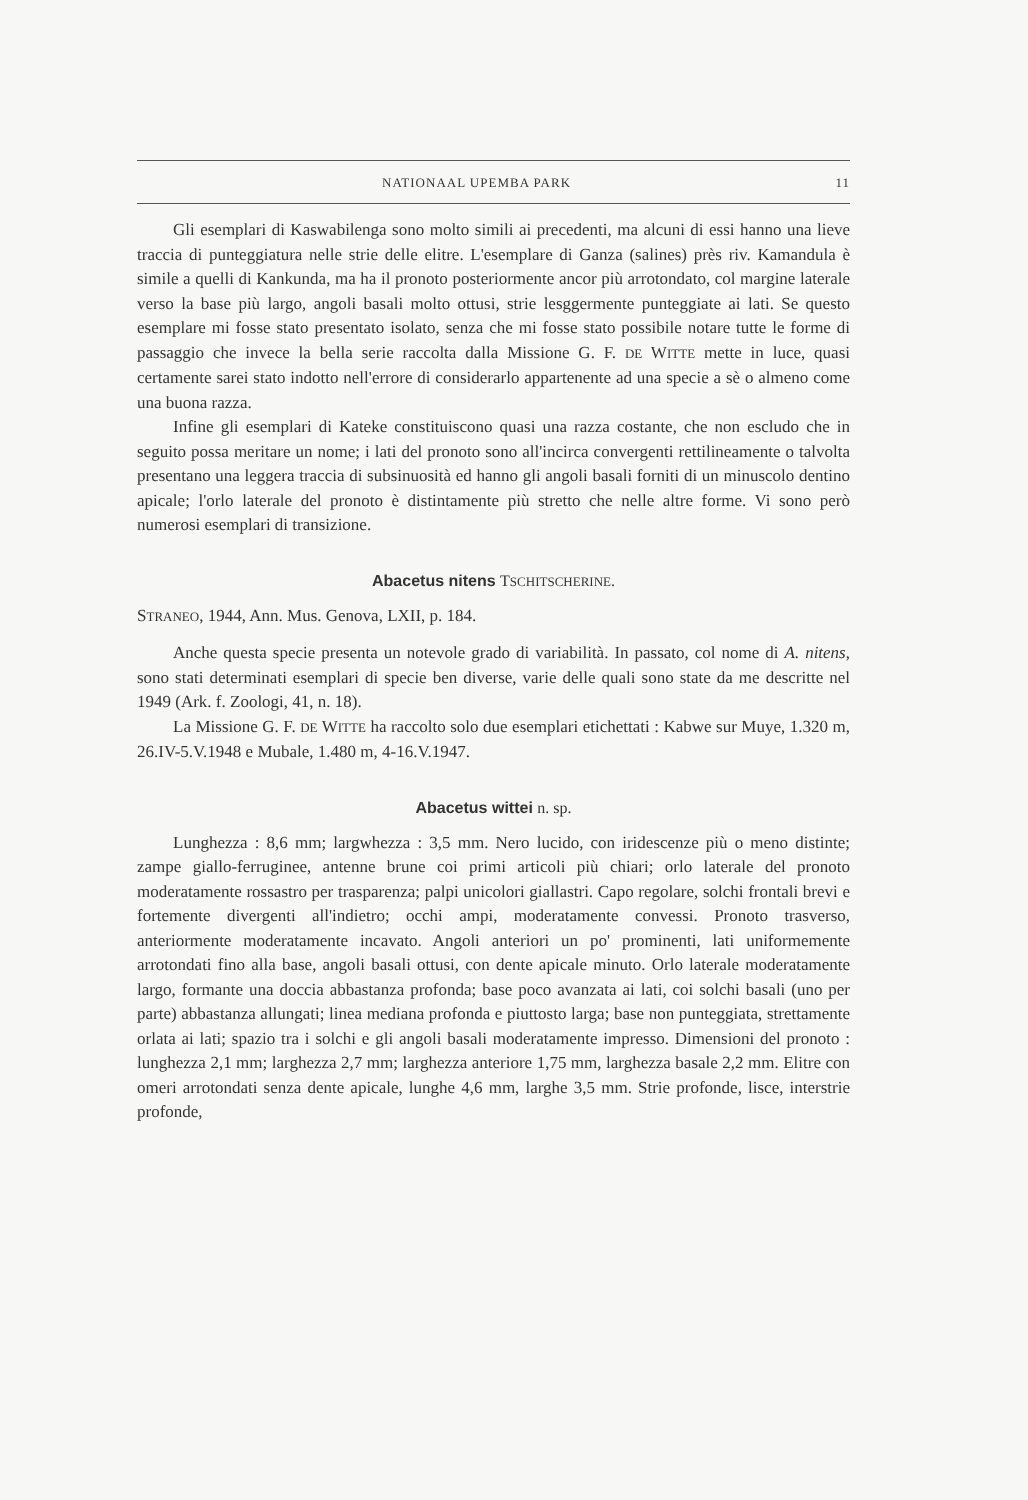NATIONAAL UPEMBA PARK 11
Gli esemplari di Kaswabilenga sono molto simili ai precedenti, ma alcuni di essi hanno una lieve traccia di punteggiatura nelle strie delle elitre. L'esemplare di Ganza (salines) près riv. Kamandula è simile a quelli di Kankunda, ma ha il pronoto posteriormente ancor più arrotondato, col margine laterale verso la base più largo, angoli basali molto ottusi, strie lesggermente punteggiate ai lati. Se questo esemplare mi fosse stato presentato isolato, senza che mi fosse stato possibile notare tutte le forme di passaggio che invece la bella serie raccolta dalla Missione G. F. DE WITTE mette in luce, quasi certamente sarei stato indotto nell'errore di considerarlo appartenente ad una specie a sè o almeno come una buona razza.
Infine gli esemplari di Kateke constituiscono quasi una razza costante, che non escludo che in seguito possa meritare un nome; i lati del pronoto sono all'incirca convergenti rettilineamente o talvolta presentano una leggera traccia di subsinuosità ed hanno gli angoli basali forniti di un minuscolo dentino apicale; l'orlo laterale del pronoto è distintamente più stretto che nelle altre forme. Vi sono però numerosi esemplari di transizione.
Abacetus nitens TSCHITSCHERINE.
STRANEO, 1944, Ann. Mus. Genova, LXII, p. 184.
Anche questa specie presenta un notevole grado di variabilità. In passato, col nome di A. nitens, sono stati determinati esemplari di specie ben diverse, varie delle quali sono state da me descritte nel 1949 (Ark. f. Zoologi, 41, n. 18).
La Missione G. F. DE WITTE ha raccolto solo due esemplari etichettati : Kabwe sur Muye, 1.320 m, 26.IV-5.V.1948 e Mubale, 1.480 m, 4-16.V.1947.
Abacetus wittei n. sp.
Lunghezza : 8,6 mm; largwhezza : 3,5 mm. Nero lucido, con iridescenze più o meno distinte; zampe giallo-ferruginee, antenne brune coi primi articoli più chiari; orlo laterale del pronoto moderatamente rossastro per trasparenza; palpi unicolori giallastri. Capo regolare, solchi frontali brevi e fortemente divergenti all'indietro; occhi ampi, moderatamente convessi. Pronoto trasverso, anteriormente moderatamente incavato. Angoli anteriori un po' prominenti, lati uniformemente arrotondati fino alla base, angoli basali ottusi, con dente apicale minuto. Orlo laterale moderatamente largo, formante una doccia abbastanza profonda; base poco avanzata ai lati, coi solchi basali (uno per parte) abbastanza allungati; linea mediana profonda e piuttosto larga; base non punteggiata, strettamente orlata ai lati; spazio tra i solchi e gli angoli basali moderatamente impresso. Dimensioni del pronoto : lunghezza 2,1 mm; larghezza 2,7 mm; larghezza anteriore 1,75 mm, larghezza basale 2,2 mm. Elitre con omeri arrotondati senza dente apicale, lunghe 4,6 mm, larghe 3,5 mm. Strie profonde, lisce, interstrie profonde,